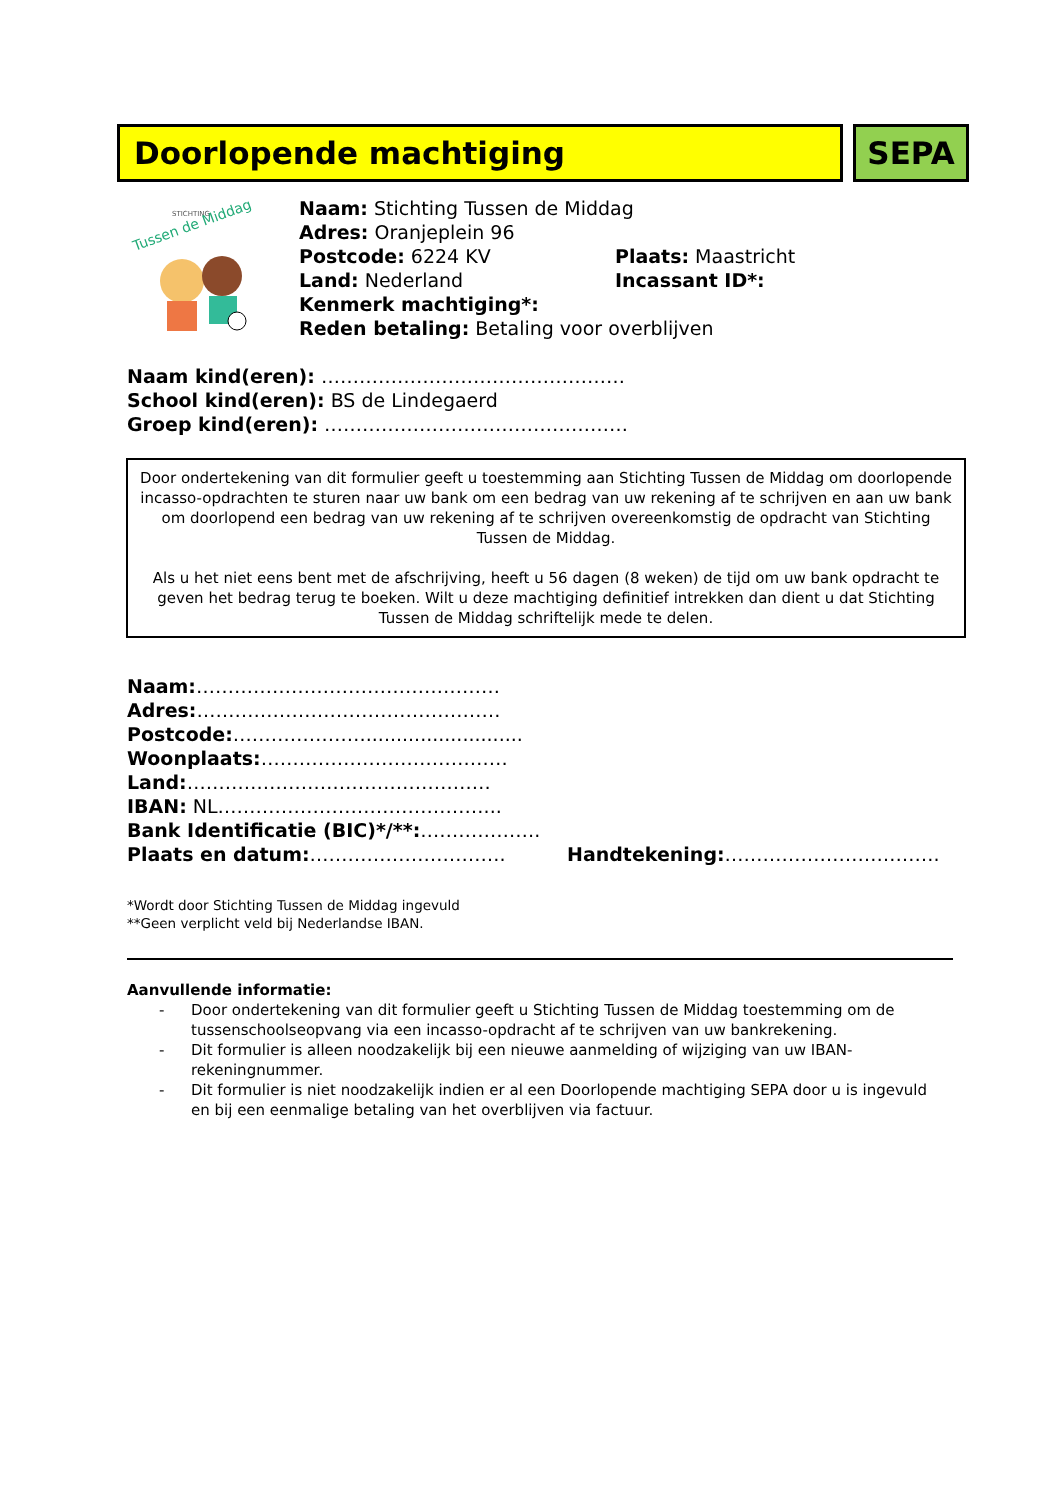Doorlopende machtiging SEPA
STICHTING
Tussen de Middag
Naam: Stichting Tussen de Middag
Adres: Oranjeplein 96
Postcode: 6224 KV Plaats: Maastricht
Land: Nederland Incassant ID*:
Kenmerk machtiging*:
Reden betaling: Betaling voor overblijven
Naam kind(eren): …………………………………………
School kind(eren): BS de Lindegaerd
Groep kind(eren): …………………………………………
Door ondertekening van dit formulier geeft u toestemming aan Stichting Tussen de Middag om doorlopende incasso-opdrachten te sturen naar uw bank om een bedrag van uw rekening af te schrijven en aan uw bank om doorlopend een bedrag van uw rekening af te schrijven overeenkomstig de opdracht van Stichting Tussen de Middag.
Als u het niet eens bent met de afschrijving, heeft u 56 dagen (8 weken) de tijd om uw bank opdracht te geven het bedrag terug te boeken. Wilt u deze machtiging definitief intrekken dan dient u dat Stichting Tussen de Middag schriftelijk mede te delen.
Naam:…………………………………………
Adres:…………………………………………
Postcode:…………………..........................
Woonplaats:…………………………………
Land:…………………………………………
IBAN: NL……………………………………...
Bank Identificatie (BIC)*/**:……………….
Plaats en datum:…………………………. Handtekening:…………………………….
*Wordt door Stichting Tussen de Middag ingevuld
**Geen verplicht veld bij Nederlandse IBAN.
Aanvullende informatie:
- Door ondertekening van dit formulier geeft u Stichting Tussen de Middag toestemming om de tussenschoolseopvang via een incasso-opdracht af te schrijven van uw bankrekening.
- Dit formulier is alleen noodzakelijk bij een nieuwe aanmelding of wijziging van uw IBAN-rekeningnummer.
- Dit formulier is niet noodzakelijk indien er al een Doorlopende machtiging SEPA door u is ingevuld en bij een eenmalige betaling van het overblijven via factuur.